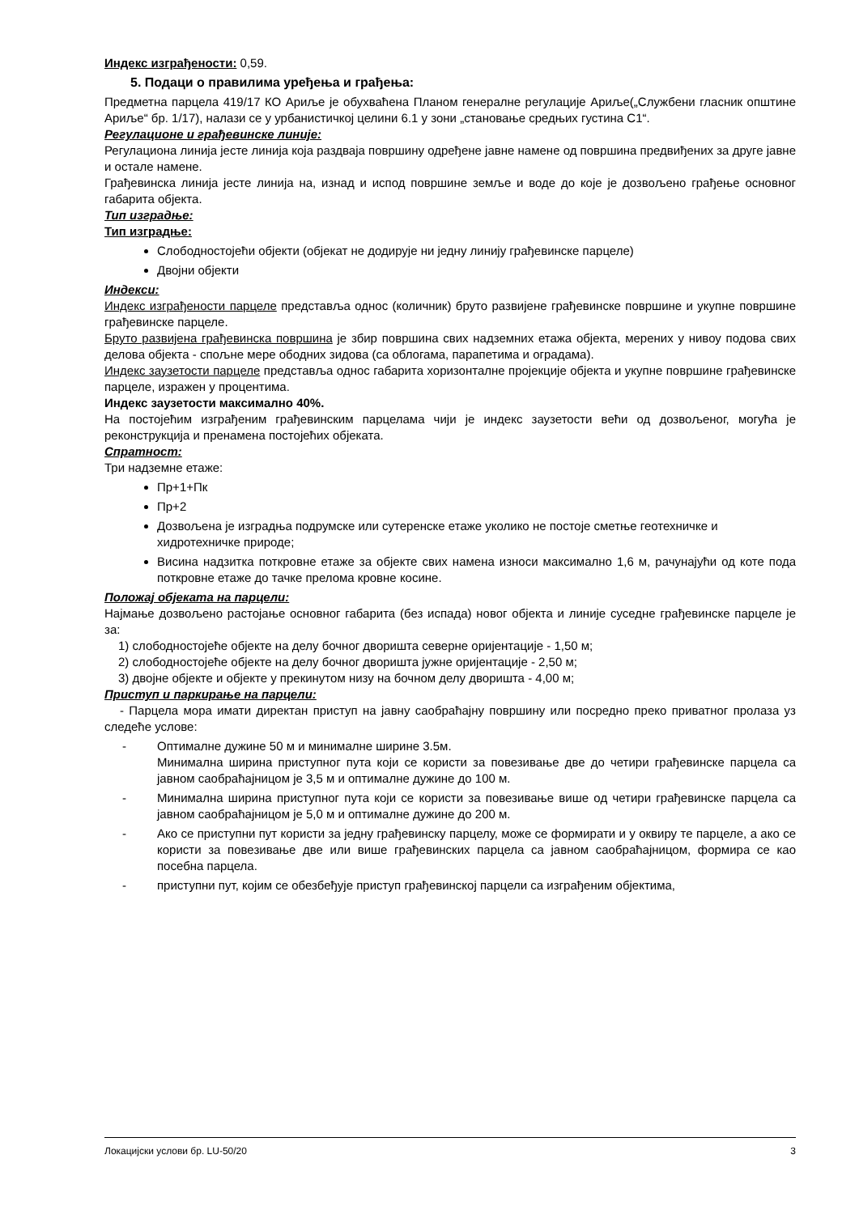Индекс изграђености: 0,59.
5. Подаци о правилима уређења и грађења:
Предметна парцела 419/17 КО Ариље је обухваћена Планом генералне регулације Ариље(„Службени гласник општине Ариље“ бр. 1/17), налази се у урбанистичкој целини 6.1 у зони „становање средњих густина С1“.
Регулационе и грађевинске линије:
Регулациона линија јесте линија која раздваја површину одређене јавне намене од површина предвиђених за друге јавне и остале намене.
Грађевинска линија јесте линија на, изнад и испод површине земље и воде до које је дозвољено грађење основног габарита објекта.
Тип изградње:
Тип изградње:
Слободностојећи објекти (објекат не додирује ни једну линију грађевинске парцеле)
Двојни објекти
Индекси:
Индекс изграђености парцеле представља однос (количник) бруто развијене грађевинске површине и укупне површине грађевинске парцеле.
Бруто развијена грађевинска површина је збир површина свих надземних етажа објекта, мерених у нивоу подова свих делова објекта - спољне мере ободних зидова (са облогама, парапетима и оградама).
Индекс заузетости парцеле представља однос габарита хоризонталне пројекције објекта и укупне површине грађевинске парцеле, изражен у процентима.
Индекс заузетости максимално 40%.
На постојећим изграђеним грађевинским парцелама чији је индекс заузетости већи од дозвољеног, могућа је реконструкција и пренамена постојећих објеката.
Спратност:
Три надземне етаже:
Пр+1+Пк
Пр+2
Дозвољена је изградња подрумске или сутеренске етаже уколико не постоје сметње геотехничке и хидротехничке природе;
Висина надзитка поткровне етаже за објекте свих намена износи максимално 1,6 м, рачунајући од коте пода поткровне етаже до тачке прелома кровне косине.
Положај објеката на парцели:
Најмање дозвољено растојање основног габарита (без испада) новог објекта и линије суседне грађевинске парцеле је за:
1) слободностојеће објекте на делу бочног дворишта северне оријентације - 1,50 м;
2) слободностојеће објекте на делу бочног дворишта јужне оријентације - 2,50 м;
3) двојне објекте и објекте у прекинутом низу на бочном делу дворишта - 4,00 м;
Приступ и паркирање на парцели:
- Парцела мора имати директан приступ на јавну саобраћајну површину или посредно преко приватног пролаза уз следеће услове:
- Оптималне дужине 50 м и минималне ширине 3.5м.
Минимална ширина приступног пута који се користи за повезивање две до четири грађевинске парцела са јавном саобраћајницом је 3,5 м и оптималне дужине до 100 м.
- Минимална ширина приступног пута који се користи за повезивање више од четири грађевинске парцела са јавном саобраћајницом је 5,0 м и оптималне дужине до 200 м.
- Ако се приступни пут користи за једну грађевинску парцелу, може се формирати и у оквиру те парцеле, а ако се користи за повезивање две или више грађевинских парцела са јавном саобраћајницом, формира се као посебна парцела.
- приступни пут, којим се обезбеђује приступ грађевинској парцели са изграђеним објектима,
Локацијски услови бр. LU-50/20 3